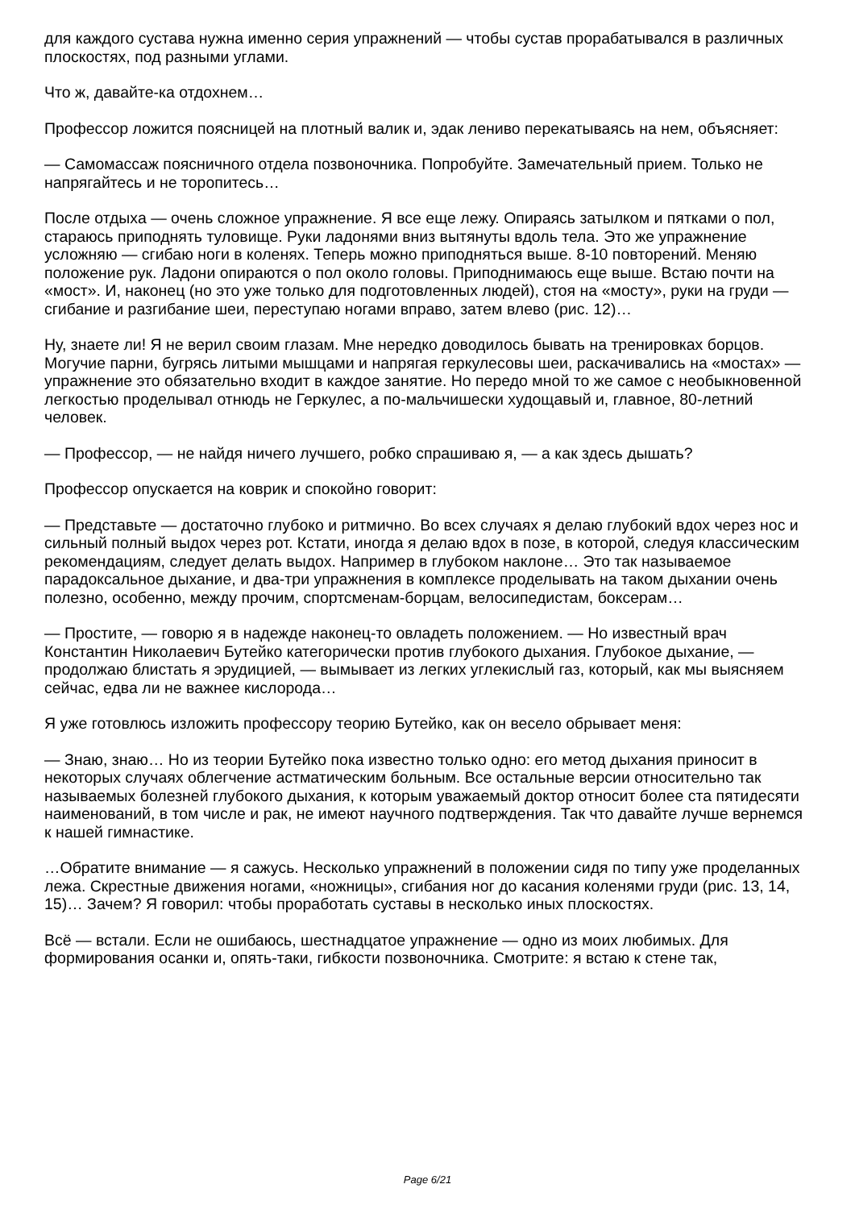для каждого сустава нужна именно серия упражнений — чтобы сустав прорабатывался в различных плоскостях, под разными углами.
Что ж, давайте-ка отдохнем…
Профессор ложится поясницей на плотный валик и, эдак лениво перекатываясь на нем, объясняет:
— Самомассаж поясничного отдела позвоночника. Попробуйте. Замечательный прием. Только не напрягайтесь и не торопитесь…
После отдыха — очень сложное упражнение. Я все еще лежу. Опираясь затылком и пятками о пол, стараюсь приподнять туловище. Руки ладонями вниз вытянуты вдоль тела. Это же упражнение усложняю — сгибаю ноги в коленях. Теперь можно приподняться выше. 8-10 повторений. Меняю положение рук. Ладони опираются о пол около головы. Приподнимаюсь еще выше. Встаю почти на «мост». И, наконец (но это уже только для подготовленных людей), стоя на «мосту», руки на груди — сгибание и разгибание шеи, переступаю ногами вправо, затем влево (рис. 12)…
Ну, знаете ли! Я не верил своим глазам. Мне нередко доводилось бывать на тренировках борцов. Могучие парни, бугрясь литыми мышцами и напрягая геркулесовы шеи, раскачивались на «мостах» — упражнение это обязательно входит в каждое занятие. Но передо мной то же самое с необыкновенной легкостью проделывал отнюдь не Геркулес, а по-мальчишески худощавый и, главное, 80-летний человек.
— Профессор, — не найдя ничего лучшего, робко спрашиваю я, — а как здесь дышать?
Профессор опускается на коврик и спокойно говорит:
— Представьте — достаточно глубоко и ритмично. Во всех случаях я делаю глубокий вдох через нос и сильный полный выдох через рот. Кстати, иногда я делаю вдох в позе, в которой, следуя классическим рекомендациям, следует делать выдох. Например в глубоком наклоне… Это так называемое парадоксальное дыхание, и два-три упражнения в комплексе проделывать на таком дыхании очень полезно, особенно, между прочим, спортсменам-борцам, велосипедистам, боксерам…
— Простите, — говорю я в надежде наконец-то овладеть положением. — Но известный врач Константин Николаевич Бутейко категорически против глубокого дыхания. Глубокое дыхание, — продолжаю блистать я эрудицией, — вымывает из легких углекислый газ, который, как мы выясняем сейчас, едва ли не важнее кислорода…
Я уже готовлюсь изложить профессору теорию Бутейко, как он весело обрывает меня:
— Знаю, знаю… Но из теории Бутейко пока известно только одно: его метод дыхания приносит в некоторых случаях облегчение астматическим больным. Все остальные версии относительно так называемых болезней глубокого дыхания, к которым уважаемый доктор относит более ста пятидесяти наименований, в том числе и рак, не имеют научного подтверждения. Так что давайте лучше вернемся к нашей гимнастике.
…Обратите внимание — я сажусь. Несколько упражнений в положении сидя по типу уже проделанных лежа. Скрестные движения ногами, «ножницы», сгибания ног до касания коленями груди (рис. 13, 14, 15)… Зачем? Я говорил: чтобы проработать суставы в несколько иных плоскостях.
Всё — встали. Если не ошибаюсь, шестнадцатое упражнение — одно из моих любимых. Для формирования осанки и, опять-таки, гибкости позвоночника. Смотрите: я встаю к стене так,
Page 6/21